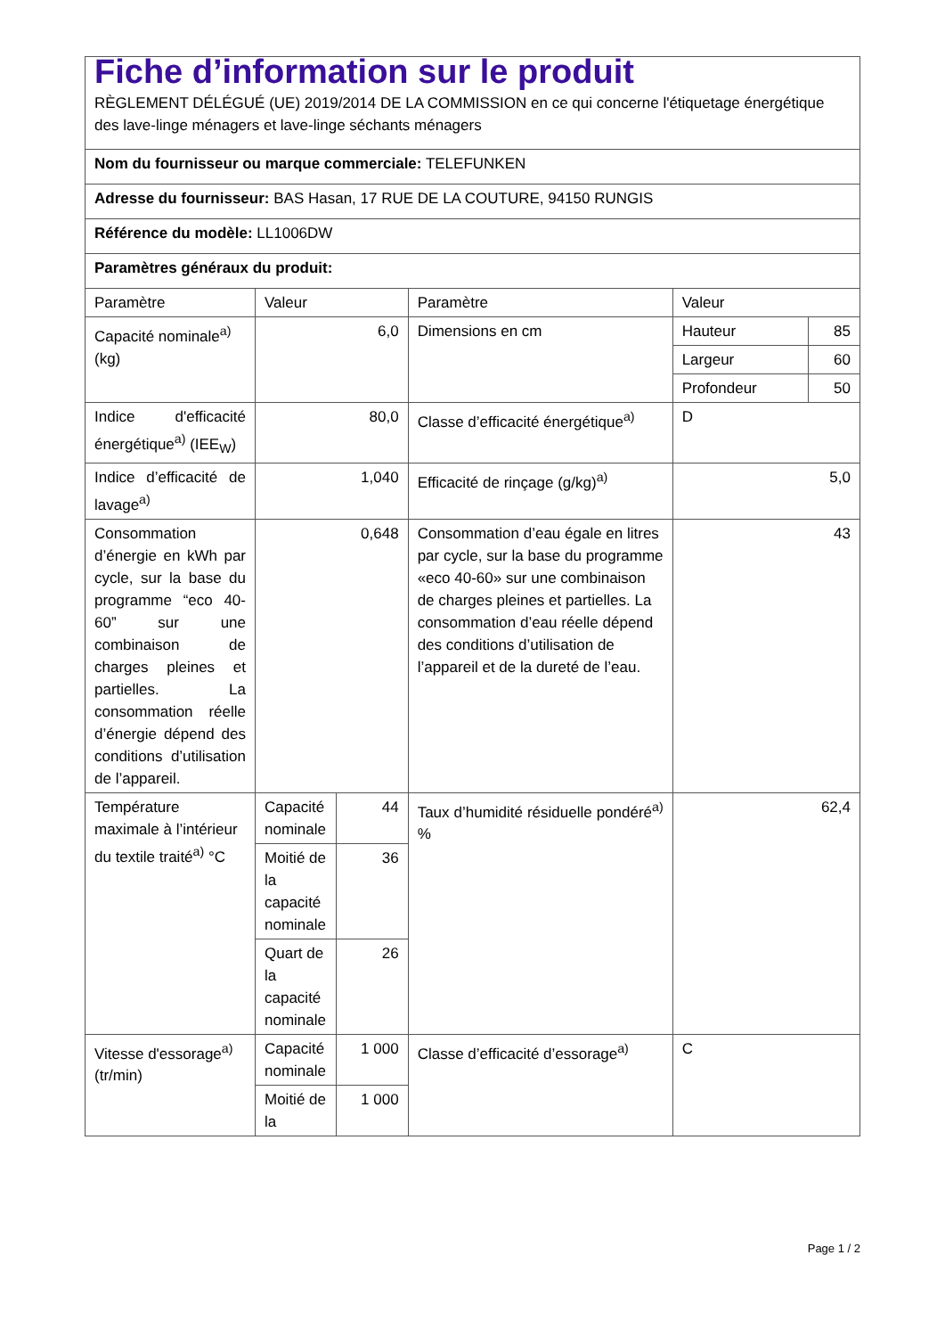| Fiche d’information sur le produit RÈGLEMENT DÉLÉGUÉ (UE) 2019/2014 DE LA COMMISSION en ce qui concerne l'étiquetage énergétique des lave-linge ménagers et lave-linge séchants ménagers | | | | | |
| Nom du fournisseur ou marque commerciale: TELEFUNKEN | | | | | |
| Adresse du fournisseur: BAS Hasan, 17 RUE DE LA COUTURE, 94150 RUNGIS | | | | | |
| Référence du modèle: LL1006DW | | | | | |
| Paramètres généraux du produit: | | | | | |
| Paramètre | Valeur | | Paramètre | Valeur | |
| Capacité nominale<sup>a)</sup> (kg) | 6,0 | | Dimensions en cm | Hauteur | 85 |
| | | | | Largeur | 60 |
| | | | | Profondeur | 50 |
| Indice d'efficacité énergétique<sup>a)</sup> (IEE<sub>W</sub>) | 80,0 | | Classe d’efficacité énergétique<sup>a)</sup> | D | |
| Indice d’efficacité de lavage<sup>a)</sup> | 1,040 | | Efficacité de rinçage (g/kg)<sup>a)</sup> | 5,0 | |
| Consommation d’énergie en kWh par cycle, sur la base du programme “eco 40-60” sur une combinaison de charges pleines et partielles. La consommation réelle d’énergie dépend des conditions d’utilisation de l’appareil. | 0,648 | | Consommation d’eau égale en litres par cycle, sur la base du programme «eco 40-60» sur une combinaison de charges pleines et partielles. La consommation d’eau réelle dépend des conditions d’utilisation de l’appareil et de la dureté de l’eau. | 43 | |
| Température maximale à l’intérieur du textile traité<sup>a)</sup> °C | Capacité nominale | 44 | Taux d’humidité résiduelle pondéré<sup>a)</sup> % | 62,4 | |
| | Moitié de la capacité nominale | 36 | | | |
| | Quart de la capacité nominale | 26 | | | |
| Vitesse d'essorage<sup>a)</sup> (tr/min) | Capacité nominale | 1 000 | Classe d’efficacité d’essorage<sup>a)</sup> | C | |
| | Moitié de la | 1 000 | | | |
Page 1 / 2